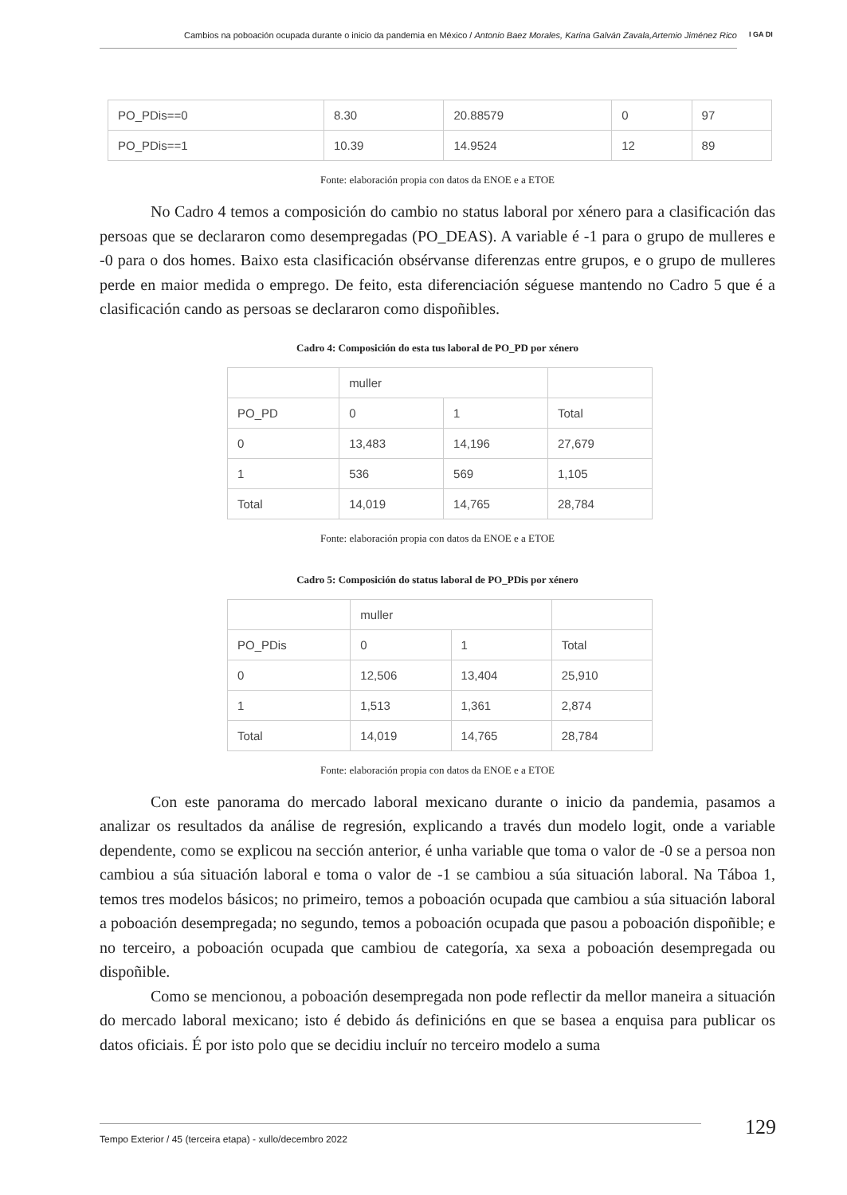Cambios na poboación ocupada durante o inicio da pandemia en México / Antonio Baez Morales, Karina Galván Zavala,Artemio Jiménez Rico
I GA DI
| PO_PDis==0 | 8.30 | 20.88579 | 0 | 97 |
| PO_PDis==1 | 10.39 | 14.9524 | 12 | 89 |
Fonte: elaboración propia con datos da ENOE e a ETOE
No Cadro 4 temos a composición do cambio no status laboral por xénero para a clasificación das persoas que se declararon como desempregadas (PO_DEAS). A variable é -1 para o grupo de mulleres e -0 para o dos homes. Baixo esta clasificación obsérvanse diferenzas entre grupos, e o grupo de mulleres perde en maior medida o emprego. De feito, esta diferenciación séguese mantendo no Cadro 5 que é a clasificación cando as persoas se declararon como dispoñibles.
Cadro 4: Composición do esta tus laboral de PO_PD por xénero
| | muller | | |
| PO_PD | 0 | 1 | Total |
| 0 | 13,483 | 14,196 | 27,679 |
| 1 | 536 | 569 | 1,105 |
| Total | 14,019 | 14,765 | 28,784 |
Fonte: elaboración propia con datos da ENOE e a ETOE
Cadro 5: Composición do status laboral de PO_PDis por xénero
| | muller | | |
| PO_PDis | 0 | 1 | Total |
| 0 | 12,506 | 13,404 | 25,910 |
| 1 | 1,513 | 1,361 | 2,874 |
| Total | 14,019 | 14,765 | 28,784 |
Fonte: elaboración propia con datos da ENOE e a ETOE
Con este panorama do mercado laboral mexicano durante o inicio da pandemia, pasamos a analizar os resultados da análise de regresión, explicando a través dun modelo logit, onde a variable dependente, como se explicou na sección anterior, é unha variable que toma o valor de -0 se a persoa non cambiou a súa situación laboral e toma o valor de -1 se cambiou a súa situación laboral. Na Táboa 1, temos tres modelos básicos; no primeiro, temos a poboación ocupada que cambiou a súa situación laboral a poboación desempregada; no segundo, temos a poboación ocupada que pasou a poboación dispoñible; e no terceiro, a poboación ocupada que cambiou de categoría, xa sexa a poboación desempregada ou dispoñible.
Como se mencionou, a poboación desempregada non pode reflectir da mellor maneira a situación do mercado laboral mexicano; isto é debido ás definicións en que se basea a enquisa para publicar os datos oficiais. É por isto polo que se decidiu incluír no terceiro modelo a suma
Tempo Exterior / 45 (terceira etapa) - xullo/decembro 2022 129